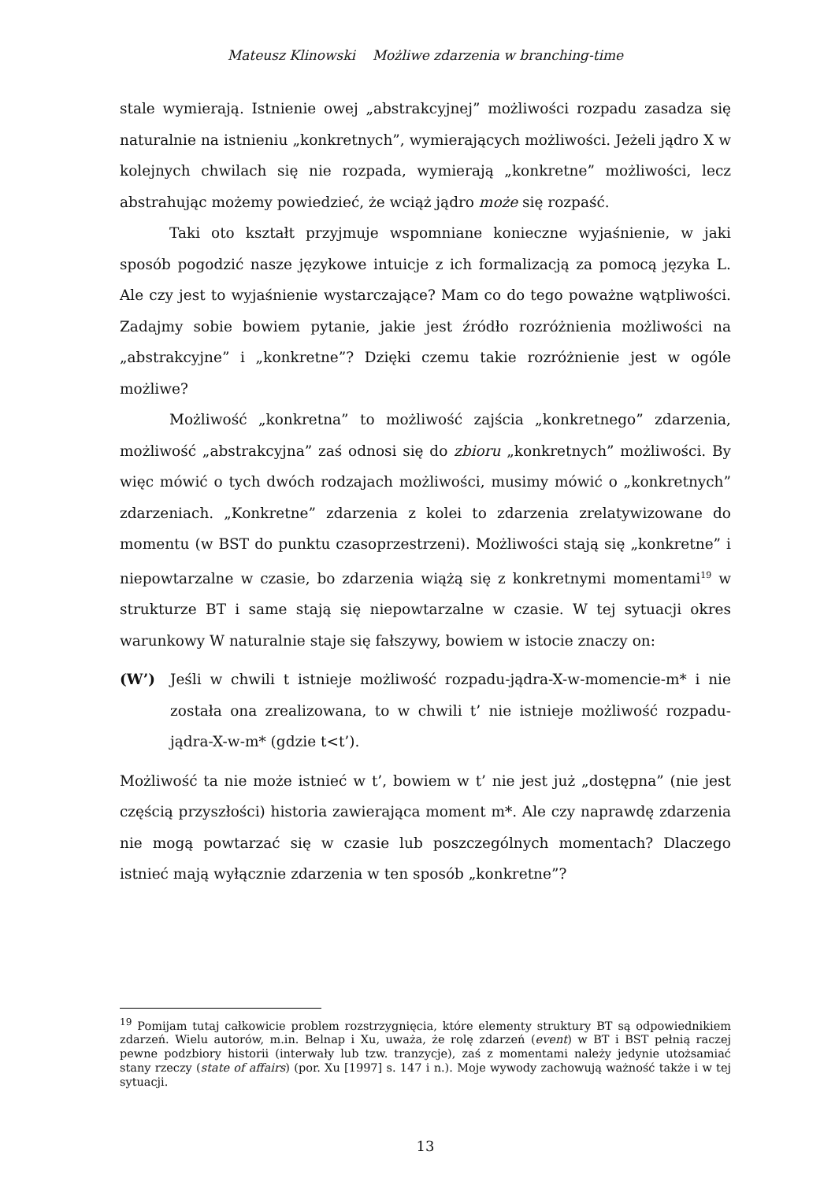Mateusz Klinowski Możliwe zdarzenia w branching-time
stale wymierają. Istnienie owej „abstrakcyjnej” możliwości rozpadu zasadza się naturalnie na istnieniu „konkretnych”, wymierających możliwości. Jeżeli jądro X w kolejnych chwilach się nie rozpada, wymierają „konkretne” możliwości, lecz abstrahując możemy powiedzieć, że wciąż jądro może się rozpaść.
Taki oto kształt przyjmuje wspomniane konieczne wyjaśnienie, w jaki sposób pogodzić nasze językowe intuicje z ich formalizacją za pomocą języka L. Ale czy jest to wyjaśnienie wystarczające? Mam co do tego poważne wątpliwości. Zadajmy sobie bowiem pytanie, jakie jest źródło rozróżnienia możliwości na „abstrakcyjne” i „konkretne”? Dzięki czemu takie rozróżnienie jest w ogóle możliwe?
Możliwość „konkretna” to możliwość zajścia „konkretnego” zdarzenia, możliwość „abstrakcyjna” zaś odnosi się do zbioru „konkretnych” możliwości. By więc mówić o tych dwóch rodzajach możliwości, musimy mówić o „konkretnych” zdarzeniach. „Konkretne” zdarzenia z kolei to zdarzenia zrelatywizowane do momentu (w BST do punktu czasoprzestrzeni). Możliwości stają się „konkretne” i niepowtarzalne w czasie, bo zdarzenia wiążą się z konkretnymi momentami<sup>19</sup> w strukturze BT i same stają się niepowtarzalne w czasie. W tej sytuacji okres warunkowy W naturalnie staje się fałszywy, bowiem w istocie znaczy on:
(W’) Jeśli w chwili t istnieje możliwość rozpadu-jądra-X-w-momencie-m* i nie została ona zrealizowana, to w chwili t’ nie istnieje możliwość rozpadu-jądra-X-w-m* (gdzie t<t’).
Możliwość ta nie może istnieć w t’, bowiem w t’ nie jest już „dostępna” (nie jest częścią przyszłości) historia zawierająca moment m*. Ale czy naprawdę zdarzenia nie mogą powtarzać się w czasie lub poszczególnych momentach? Dlaczego istnieć mają wyłącznie zdarzenia w ten sposób „konkretne”?
<sup>19</sup> Pomijam tutaj całkowicie problem rozstrzygnięcia, które elementy struktury BT są odpowiednikiem zdarzeń. Wielu autorów, m.in. Belnap i Xu, uważa, że rolę zdarzeń (event) w BT i BST pełnią raczej pewne podzbiory historii (interwały lub tzw. tranzycje), zaś z momentami należy jedynie utożsamiać stany rzeczy (state of affairs) (por. Xu [1997] s. 147 i n.). Moje wywody zachowują ważność także i w tej sytuacji.
13